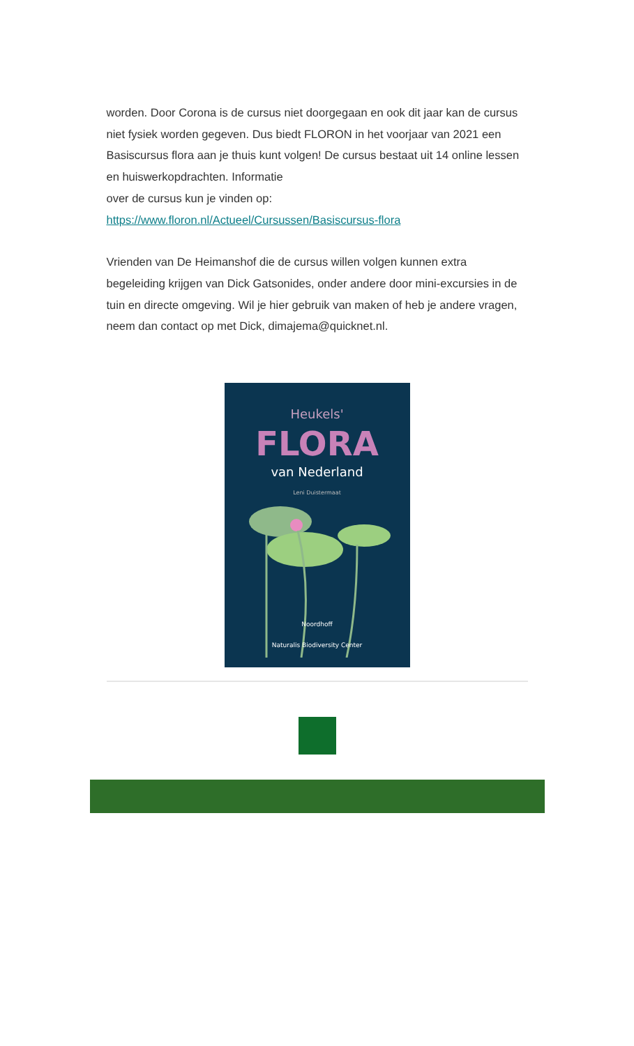worden. Door Corona is de cursus niet doorgegaan en ook dit jaar kan de cursus niet fysiek worden gegeven. Dus biedt FLORON in het voorjaar van 2021 een Basiscursus flora aan je thuis kunt volgen! De cursus bestaat uit 14 online lessen en huiswerkopdrachten. Informatie
over de cursus kun je vinden op:
https://www.floron.nl/Actueel/Cursussen/Basiscursus-flora
Vrienden van De Heimanshof die de cursus willen volgen kunnen extra begeleiding krijgen van Dick Gatsonides, onder andere door mini-excursies in de tuin en directe omgeving. Wil je hier gebruik van maken of heb je andere vragen, neem dan contact op met Dick, dimajema@quicknet.nl.
Heukels'
FLORA
van Nederland
Leni Duistermaat
Noordhoff
Naturalis Biodiversity Center